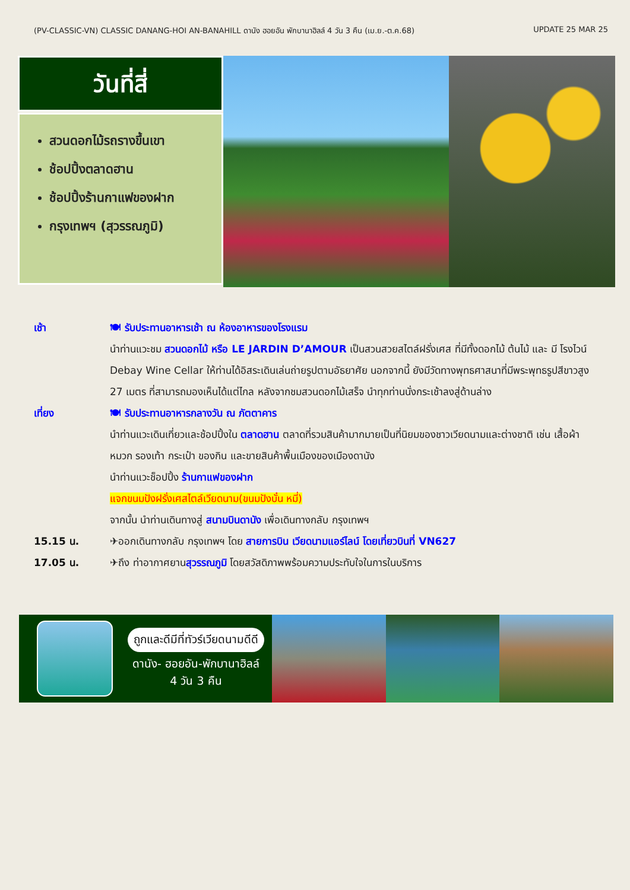(PV-CLASSIC-VN) CLASSIC DANANG-HOI AN-BANAHILL ดานัง ฮอยอัน พักบานาฮิลล์ 4 วัน 3 คืน (เม.ย.-ต.ค.68) UPDATE 25 MAR 25
วันที่สี่
สวนดอกไม้รถรางขึ้นเขา
ช้อปปิ้งตลาดฮาน
ช้อปปิ้งร้านกาแฟของฝาก
กรุงเทพฯ (สุวรรณภูมิ)
เช้า 🍽 รับประทานอาหารเช้า ณ ห้องอาหารของโรงแรม
นำท่านแวะชม สวนดอกไม้ หรือ LE JARDIN D’AMOUR เป็นสวนสวยสไตล์ฝรั่งเศส ที่มีทั้งดอกไม้ ต้นไม้ และ มี โรงไวน์ Debay Wine Cellar ให้ท่านได้อิสระเดินเล่นถ่ายรูปตามอัธยาศัย นอกจากนี้ ยังมีวัดทางพุทธศาสนาที่มีพระพุทธรูปสีขาวสูง 27 เมตร ที่สามารถมองเห็นได้แต่ไกล หลังจากชมสวนดอกไม้เสร็จ นำทุกท่านนั่งกระเช้าลงสู่ด้านล่าง
เที่ยง 🍽 รับประทานอาหารกลางวัน ณ ภัตตาคาร
นำท่านแวะเดินเที่ยวและช้อปปิ้งใน ตลาดฮาน ตลาดที่รวมสินค้ามากมายเป็นที่นิยมของชาวเวียดนามและต่างชาติ เช่น เสื้อผ้า หมวก รองเท้า กระเป๋า ของกิน และขายสินค้าพื้นเมืองของเมืองดานัง
นำท่านแวะช็อปปิ้ง ร้านกาแฟของฝาก
แจกขนมปังฝรั่งเศสไตล์เวียดนาม(ขนมปังบั๋น หมี่)
จากนั้น นำท่านเดินทางสู่ สนามบินดานัง เพื่อเดินทางกลับ กรุงเทพฯ
15.15 น. ✈ออกเดินทางกลับ กรุงเทพฯ โดย สายการบิน เวียดนามแอร์ไลน์ โดยเที่ยวบินที่ VN627
17.05 น. ✈ถึง ท่าอากาศยานสุวรรณภูมิ โดยสวัสดิภาพพร้อมความประทับใจในการในบริการ
ถูกและดีมีที่ทัวร์เวียดนามดีดี
ดานัง- ฮอยอัน-พักบานาฮิลล์
4 วัน 3 คืน